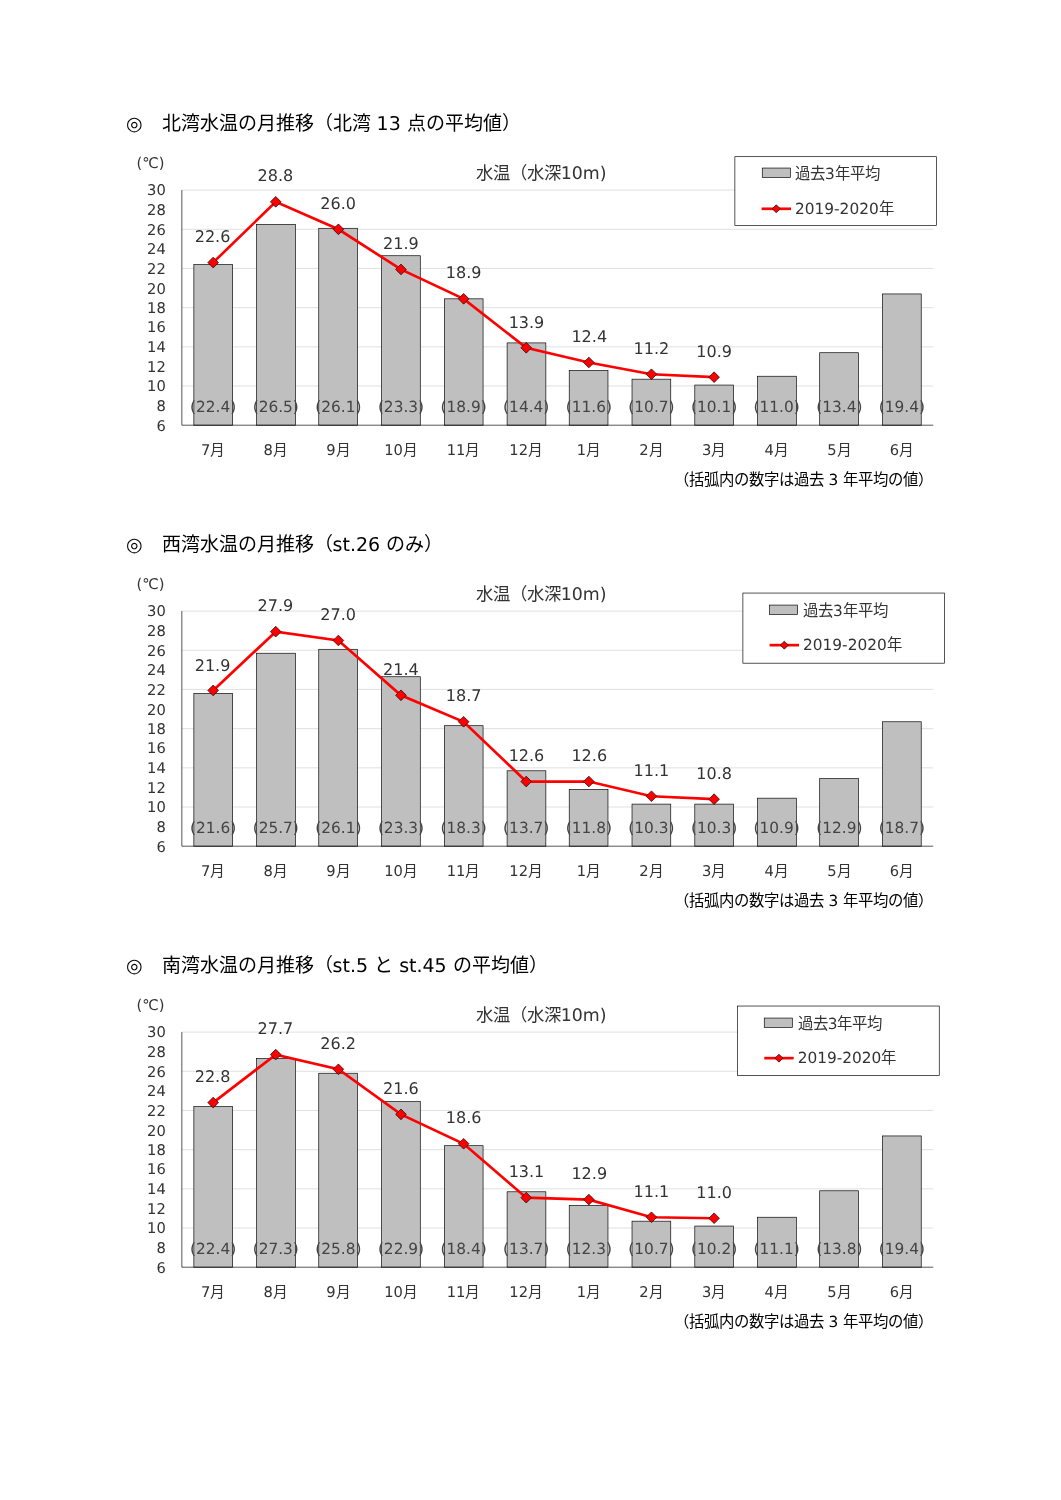◎　北湾水温の月推移（北湾 13 点の平均値）
30
28
26
24
22
20
18
16
14
12
10
8
6
(℃)
水温（水深10m)
22.6
28.8
26.0
21.9
18.9
13.9
12.4
11.2
10.9
(22.4)
(26.5)
(26.1)
(23.3)
(18.9)
(14.4)
(11.6)
(10.7)
(10.1)
(11.0)
(13.4)
(19.4)
7月
8月
9月
10月
11月
12月
1月
2月
3月
4月
5月
6月
過去3年平均
2019-2020年
（括弧内の数字は過去 3 年平均の値）
◎　西湾水温の月推移（st.26 のみ）
30
28
26
24
22
20
18
16
14
12
10
8
6
(℃)
水温（水深10m)
21.9
27.9
27.0
21.4
18.7
12.6
12.6
11.1
10.8
(21.6)
(25.7)
(26.1)
(23.3)
(18.3)
(13.7)
(11.8)
(10.3)
(10.3)
(10.9)
(12.9)
(18.7)
7月
8月
9月
10月
11月
12月
1月
2月
3月
4月
5月
6月
過去3年平均
2019-2020年
（括弧内の数字は過去 3 年平均の値）
◎　南湾水温の月推移（st.5 と st.45 の平均値）
30
28
26
24
22
20
18
16
14
12
10
8
6
(℃)
水温（水深10m)
22.8
27.7
26.2
21.6
18.6
13.1
12.9
11.1
11.0
(22.4)
(27.3)
(25.8)
(22.9)
(18.4)
(13.7)
(12.3)
(10.7)
(10.2)
(11.1)
(13.8)
(19.4)
7月
8月
9月
10月
11月
12月
1月
2月
3月
4月
5月
6月
過去3年平均
2019-2020年
（括弧内の数字は過去 3 年平均の値）